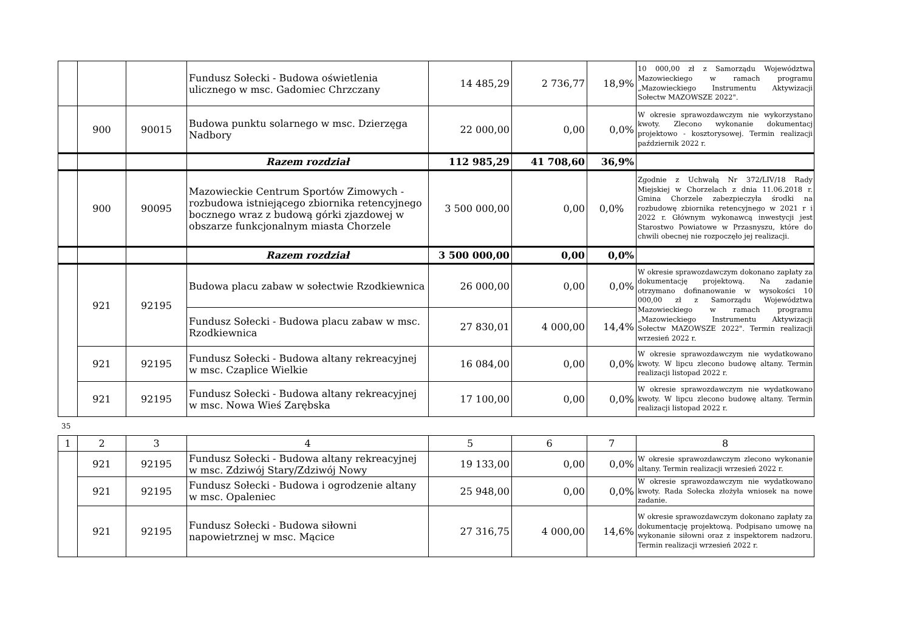| | | | Fundusz Sołecki - Budowa oświetlenia ulicznego w msc. Gadomiec Chrzczany | 14 485,29 | 2 736,77 | 18,9% | 10 000,00 zł z Samorządu Województwa Mazowieckiego w ramach programu „Mazowieckiego Instrumentu Aktywizacji Sołectw MAZOWSZE 2022". |
| | 900 | 90015 | Budowa punktu solarnego w msc. Dzierzęga Nadbory | 22 000,00 | 0,00 | 0,0% | W okresie sprawozdawczym nie wykorzystano kwoty. Zlecono wykonanie dokumentacj projektowo - kosztorysowej. Termin realizacji październik 2022 r. |
| | | | Razem rozdział | 112 985,29 | 41 708,60 | 36,9% | |
| | 900 | 90095 | Mazowieckie Centrum Sportów Zimowych - rozbudowa istniejącego zbiornika retencyjnego bocznego wraz z budową górki zjazdowej w obszarze funkcjonalnym miasta Chorzele | 3 500 000,00 | 0,00 | 0,0% | Zgodnie z Uchwałą Nr 372/LIV/18 Rady Miejskiej w Chorzelach z dnia 11.06.2018 r. Gmina Chorzele zabezpieczyła środki na rozbudowę zbiornika retencyjnego w 2021 r i 2022 r. Głównym wykonawcą inwestycji jest Starostwo Powiatowe w Przasnyszu, które do chwili obecnej nie rozpoczęło jej realizacji. |
| | | | Razem rozdział | 3 500 000,00 | 0,00 | 0,0% | |
| | 921 | 92195 | Budowa placu zabaw w sołectwie Rzodkiewnica | 26 000,00 | 0,00 | 0,0% | W okresie sprawozdawczym dokonano zapłaty za dokumentację projektową. Na zadanie otrzymano dofinanowanie w wysokości 10 000,00 zł z Samorządu Województwa Mazowieckiego w ramach programu „Mazowieckiego Instrumentu Aktywizacji Sołectw MAZOWSZE 2022". Termin realizacji wrzesień 2022 r. |
| | | | Fundusz Sołecki - Budowa placu zabaw w msc. Rzodkiewnica | 27 830,01 | 4 000,00 | 14,4% | |
| | 921 | 92195 | Fundusz Sołecki - Budowa altany rekreacyjnej w msc. Czaplice Wielkie | 16 084,00 | 0,00 | 0,0% | W okresie sprawozdawczym nie wydatkowano kwoty. W lipcu zlecono budowę altany. Termin realizacji listopad 2022 r. |
| | 921 | 92195 | Fundusz Sołecki - Budowa altany rekreacyjnej w msc. Nowa Wieś Zarębska | 17 100,00 | 0,00 | 0,0% | W okresie sprawozdawczym nie wydatkowano kwoty. W lipcu zlecono budowę altany. Termin realizacji listopad 2022 r. |
35
| 1 | 2 | 3 | 4 | 5 | 6 | 7 | 8 |
| --- | --- | --- | --- | --- | --- | --- | --- |
| | 921 | 92195 | Fundusz Sołecki - Budowa altany rekreacyjnej w msc. Zdziwój Stary/Zdziwój Nowy | 19 133,00 | 0,00 | 0,0% | W okresie sprawozdawczym zlecono wykonanie altany. Termin realizacji wrzesień 2022 r. |
| | 921 | 92195 | Fundusz Sołecki - Budowa i ogrodzenie altany w msc. Opaleniec | 25 948,00 | 0,00 | 0,0% | W okresie sprawozdawczym nie wydatkowano kwoty. Rada Sołecka złożyła wniosek na nowe zadanie. |
| | 921 | 92195 | Fundusz Sołecki - Budowa siłowni napowietrznej w msc. Mącice | 27 316,75 | 4 000,00 | 14,6% | W okresie sprawozdawczym dokonano zapłaty za dokumentację projektową. Podpisano umowę na wykonanie siłowni oraz z inspektorem nadzoru. Termin realizacji wrzesień 2022 r. |